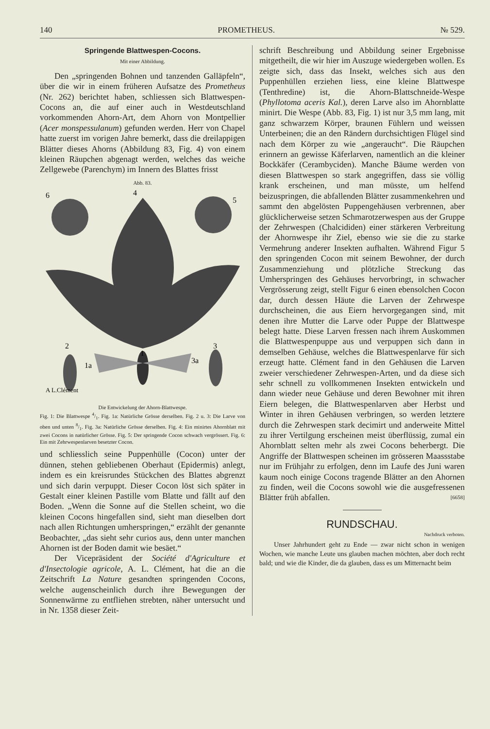140 PROMETHEUS. № 529.
Springende Blattwespen-Cocons.
Mit einer Abbildung.
Den „springenden Bohnen und tanzenden Galläpfeln“, über die wir in einem früheren Aufsatze des Prometheus (Nr. 262) berichtet haben, schliessen sich Blattwespen-Cocons an, die auf einer auch in Westdeutschland vorkommenden Ahorn-Art, dem Ahorn von Montpellier (Acer monspessulanum) gefunden werden. Herr von Chapel hatte zuerst im vorigen Jahre bemerkt, dass die dreilappigen Blätter dieses Ahorns (Abbildung 83, Fig. 4) von einem kleinen Räupchen abgenagt werden, welches das weiche Zellgewebe (Parenchym) im Innern des Blattes frisst
Abb. 83.
6
4
5
2
3
1
1a
3a
A L.Clément
Die Entwickelung der Ahorn-Blattwespe.
Fig. 1: Die Blattwespe 4/1. Fig. 1a: Natürliche Grösse derselben. Fig. 2 u. 3: Die Larve von oben und unten 8/1. Fig. 3a: Natürliche Grösse derselben. Fig. 4: Ein minirtes Ahornblatt mit zwei Cocons in natürlicher Grösse. Fig. 5: Der springende Cocon schwach vergrössert. Fig. 6: Ein mit Zehrwespenlarven besetzter Cocon.
und schliesslich seine Puppenhülle (Cocon) unter der dünnen, stehen gebliebenen Oberhaut (Epidermis) anlegt, indem es ein kreisrundes Stückchen des Blattes abgrenzt und sich darin verpuppt. Dieser Cocon löst sich später in Gestalt einer kleinen Pastille vom Blatte und fällt auf den Boden. „Wenn die Sonne auf die Stellen scheint, wo die kleinen Cocons hingefallen sind, sieht man dieselben dort nach allen Richtungen umherspringen,“ erzählt der genannte Beobachter, „das sieht sehr curios aus, denn unter manchen Ahornen ist der Boden damit wie besäet.“
Der Vicepräsident der Société d'Agriculture et d'Insectologie agricole, A. L. Clément, hat die an die Zeitschrift La Nature gesandten springenden Cocons, welche augenscheinlich durch ihre Bewegungen der Sonnenwärme zu entfliehen strebten, näher untersucht und in Nr. 1358 dieser Zeit-
schrift Beschreibung und Abbildung seiner Ergebnisse mitgetheilt, die wir hier im Auszuge wiedergeben wollen. Es zeigte sich, dass das Insekt, welches sich aus den Puppenhüllen erziehen liess, eine kleine Blattwespe (Tenthredine) ist, die Ahorn-Blattschneide-Wespe (Phyllotoma aceris Kal.), deren Larve also im Ahornblatte minirt. Die Wespe (Abb. 83, Fig. 1) ist nur 3,5 mm lang, mit ganz schwarzem Körper, braunen Fühlern und weissen Unterbeinen; die an den Rändern durchsichtigen Flügel sind nach dem Körper zu wie „angeraucht“. Die Räupchen erinnern an gewisse Käferlarven, namentlich an die kleiner Bockkäfer (Cerambyciden). Manche Bäume werden von diesen Blattwespen so stark angegriffen, dass sie völlig krank erscheinen, und man müsste, um helfend beizuspringen, die abfallenden Blätter zusammenkehren und sammt den abgelösten Puppengehäusen verbrennen, aber glücklicherweise setzen Schmarotzerwespen aus der Gruppe der Zehrwespen (Chalcididen) einer stärkeren Verbreitung der Ahornwespe ihr Ziel, ebenso wie sie die zu starke Vermehrung anderer Insekten aufhalten. Während Figur 5 den springenden Cocon mit seinem Bewohner, der durch Zusammenziehung und plötzliche Streckung das Umherspringen des Gehäuses hervorbringt, in schwacher Vergrösserung zeigt, stellt Figur 6 einen ebensolchen Cocon dar, durch dessen Häute die Larven der Zehrwespe durchscheinen, die aus Eiern hervorgegangen sind, mit denen ihre Mutter die Larve oder Puppe der Blattwespe belegt hatte. Diese Larven fressen nach ihrem Auskommen die Blattwespenpuppe aus und verpuppen sich dann in demselben Gehäuse, welches die Blattwespenlarve für sich erzeugt hatte. Clément fand in den Gehäusen die Larven zweier verschiedener Zehrwespen-Arten, und da diese sich sehr schnell zu vollkommenen Insekten entwickeln und dann wieder neue Gehäuse und deren Bewohner mit ihren Eiern belegen, die Blattwespenlarven aber Herbst und Winter in ihren Gehäusen verbringen, so werden letztere durch die Zehrwespen stark decimirt und anderweite Mittel zu ihrer Vertilgung erscheinen meist überflüssig, zumal ein Ahornblatt selten mehr als zwei Cocons beherbergt. Die Angriffe der Blattwespen scheinen im grösseren Maassstabe nur im Frühjahr zu erfolgen, denn im Laufe des Juni waren kaum noch einige Cocons tragende Blätter an den Ahornen zu finden, weil die Cocons sowohl wie die ausgefressenen Blätter früh abfallen. [6658]
RUNDSCHAU.
Nachdruck verboten.
Unser Jahrhundert geht zu Ende — zwar nicht schon in wenigen Wochen, wie manche Leute uns glauben machen möchten, aber doch recht bald; und wie die Kinder, die da glauben, dass es um Mitternacht beim